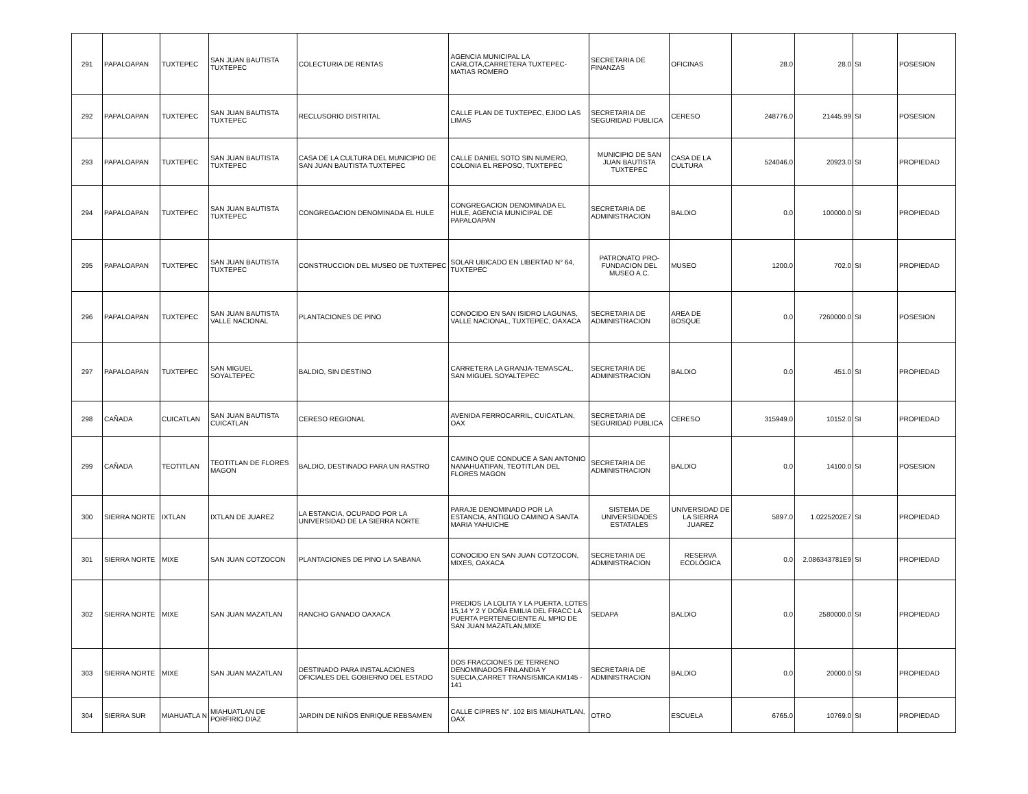| 291 | PAPALOAPAN | TUXTEPEC | SAN JUAN BAUTISTA TUXTEPEC | COLECTURIA DE RENTAS | AGENCIA MUNICIPAL LA CARLOTA,CARRETERA TUXTEPEC-MATIAS ROMERO | SECRETARIA DE FINANZAS | OFICINAS | 28.0 | 28.0 | SI | POSESION |
| 292 | PAPALOAPAN | TUXTEPEC | SAN JUAN BAUTISTA TUXTEPEC | RECLUSORIO DISTRITAL | CALLE PLAN DE TUXTEPEC, EJIDO LAS LIMAS | SECRETARIA DE SEGURIDAD PUBLICA | CERESO | 248776.0 | 21445.99 | SI | POSESION |
| 293 | PAPALOAPAN | TUXTEPEC | SAN JUAN BAUTISTA TUXTEPEC | CASA DE LA CULTURA DEL MUNICIPIO DE SAN JUAN BAUTISTA TUXTEPEC | CALLE DANIEL SOTO SIN NUMERO, COLONIA EL REPOSO, TUXTEPEC | MUNICIPIO DE SAN JUAN BAUTISTA TUXTEPEC | CASA DE LA CULTURA | 524046.0 | 20923.0 | SI | PROPIEDAD |
| 294 | PAPALOAPAN | TUXTEPEC | SAN JUAN BAUTISTA TUXTEPEC | CONGREGACION DENOMINADA EL HULE | CONGREGACION DENOMINADA EL HULE, AGENCIA MUNICIPAL DE PAPALOAPAN | SECRETARIA DE ADMINISTRACION | BALDIO | 0.0 | 100000.0 | SI | PROPIEDAD |
| 295 | PAPALOAPAN | TUXTEPEC | SAN JUAN BAUTISTA TUXTEPEC | CONSTRUCCION DEL MUSEO DE TUXTEPEC | SOLAR UBICADO EN LIBERTAD N° 64, TUXTEPEC | PATRONATO PRO-FUNDACION DEL MUSEO A.C. | MUSEO | 1200.0 | 702.0 | SI | PROPIEDAD |
| 296 | PAPALOAPAN | TUXTEPEC | SAN JUAN BAUTISTA VALLE NACIONAL | PLANTACIONES DE PINO | CONOCIDO EN SAN ISIDRO LAGUNAS, VALLE NACIONAL, TUXTEPEC, OAXACA | SECRETARIA DE ADMINISTRACION | AREA DE BOSQUE | 0.0 | 7260000.0 | SI | POSESION |
| 297 | PAPALOAPAN | TUXTEPEC | SAN MIGUEL SOYALTEPEC | BALDIO, SIN DESTINO | CARRETERA LA GRANJA-TEMASCAL, SAN MIGUEL SOYALTEPEC | SECRETARIA DE ADMINISTRACION | BALDIO | 0.0 | 451.0 | SI | PROPIEDAD |
| 298 | CAÑADA | CUICATLAN | SAN JUAN BAUTISTA CUICATLAN | CERESO REGIONAL | AVENIDA FERROCARRIL, CUICATLAN, OAX | SECRETARIA DE SEGURIDAD PUBLICA | CERESO | 315949.0 | 10152.0 | SI | PROPIEDAD |
| 299 | CAÑADA | TEOTITLAN | TEOTITLAN DE FLORES MAGON | BALDIO, DESTINADO PARA UN RASTRO | CAMINO QUE CONDUCE A SAN ANTONIO NANAHUATIPAN, TEOTITLAN DEL FLORES MAGON | SECRETARIA DE ADMINISTRACION | BALDIO | 0.0 | 14100.0 | SI | POSESION |
| 300 | SIERRA NORTE | IXTLAN | IXTLAN DE JUAREZ | LA ESTANCIA, OCUPADO POR LA UNIVERSIDAD DE LA SIERRA NORTE | PARAJE DENOMINADO POR LA ESTANCIA, ANTIGUO CAMINO A SANTA MARIA YAHUICHE | SISTEMA DE UNIVERSIDADES ESTATALES | UNIVERSIDAD DE LA SIERRA JUAREZ | 5897.0 | 1.0225202E7 | SI | PROPIEDAD |
| 301 | SIERRA NORTE | MIXE | SAN JUAN COTZOCON | PLANTACIONES DE PINO LA SABANA | CONOCIDO EN SAN JUAN COTZOCON, MIXES, OAXACA | SECRETARIA DE ADMINISTRACION | RESERVA ECOLÓGICA | 0.0 | 2.086343781E9 | SI | PROPIEDAD |
| 302 | SIERRA NORTE | MIXE | SAN JUAN MAZATLAN | RANCHO GANADO OAXACA | PREDIOS LA LOLITA Y LA PUERTA, LOTES 15,14 Y 2 Y DOÑA EMILIA DEL FRACC LA PUERTA PERTENECIENTE AL MPIO DE SAN JUAN MAZATLAN,MIXE | SEDAPA | BALDIO | 0.0 | 2580000.0 | SI | PROPIEDAD |
| 303 | SIERRA NORTE | MIXE | SAN JUAN MAZATLAN | DESTINADO PARA INSTALACIONES OFICIALES DEL GOBIERNO DEL ESTADO | DOS FRACCIONES DE TERRENO DENOMINADOS FINLANDIA Y SUECIA,CARRET TRANSISMICA KM145 - 141 | SECRETARIA DE ADMINISTRACION | BALDIO | 0.0 | 20000.0 | SI | PROPIEDAD |
| 304 | SIERRA SUR | MIAHUATLA N | MIAHUATLAN DE PORFIRIO DIAZ | JARDIN DE NIÑOS ENRIQUE REBSAMEN | CALLE CIPRES N°. 102 BIS MIAUHATLAN, OAX | OTRO | ESCUELA | 6765.0 | 10769.0 | SI | PROPIEDAD |